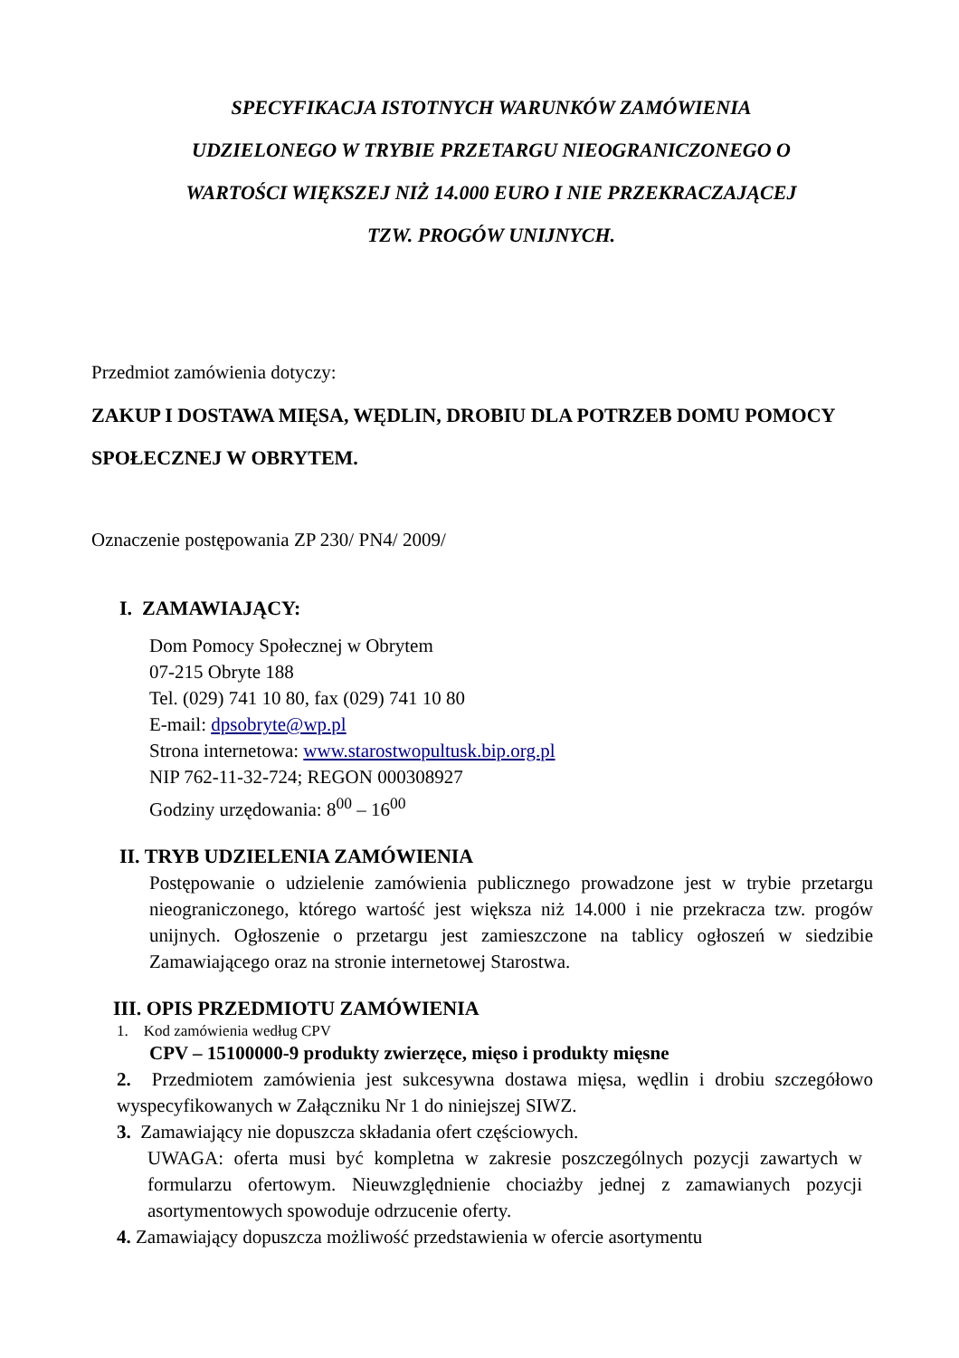SPECYFIKACJA ISTOTNYCH WARUNKÓW ZAMÓWIENIA
UDZIELONEGO W TRYBIE PRZETARGU NIEOGRANICZONEGO O
WARTOŚCI WIĘKSZEJ NIŻ 14.000 EURO I NIE PRZEKRACZAJĄCEJ
TZW. PROGÓW UNIJNYCH.
Przedmiot zamówienia dotyczy:
ZAKUP I DOSTAWA MIĘSA, WĘDLIN, DROBIU DLA POTRZEB DOMU POMOCY SPOŁECZNEJ W OBRYTEM.
Oznaczenie postępowania ZP 230/ PN4/ 2009/
I. ZAMAWIAJĄCY:
Dom Pomocy Społecznej w Obrytem
07-215 Obryte 188
Tel. (029) 741 10 80, fax (029) 741 10 80
E-mail: dpsobryte@wp.pl
Strona internetowa: www.starostwopultusk.bip.org.pl
NIP 762-11-32-724; REGON 000308927
Godziny urzędowania: 8<sup>00</sup> – 16<sup>00</sup>
II. TRYB UDZIELENIA ZAMÓWIENIA
Postępowanie o udzielenie zamówienia publicznego prowadzone jest w trybie przetargu nieograniczonego, którego wartość jest większa niż 14.000 i nie przekracza tzw. progów unijnych. Ogłoszenie o przetargu jest zamieszczone na tablicy ogłoszeń w siedzibie Zamawiającego oraz na stronie internetowej Starostwa.
III. OPIS PRZEDMIOTU ZAMÓWIENIA
1. Kod zamówienia według CPV
CPV – 15100000-9 produkty zwierzęce, mięso i produkty mięsne
2. Przedmiotem zamówienia jest sukcesywna dostawa mięsa, wędlin i drobiu szczegółowo wyspecyfikowanych w Załączniku Nr 1 do niniejszej SIWZ.
3. Zamawiający nie dopuszcza składania ofert częściowych.
UWAGA: oferta musi być kompletna w zakresie poszczególnych pozycji zawartych w formularzu ofertowym. Nieuwzględnienie chociażby jednej z zamawianych pozycji asortymentowych spowoduje odrzucenie oferty.
4. Zamawiający dopuszcza możliwość przedstawienia w ofercie asortymentu